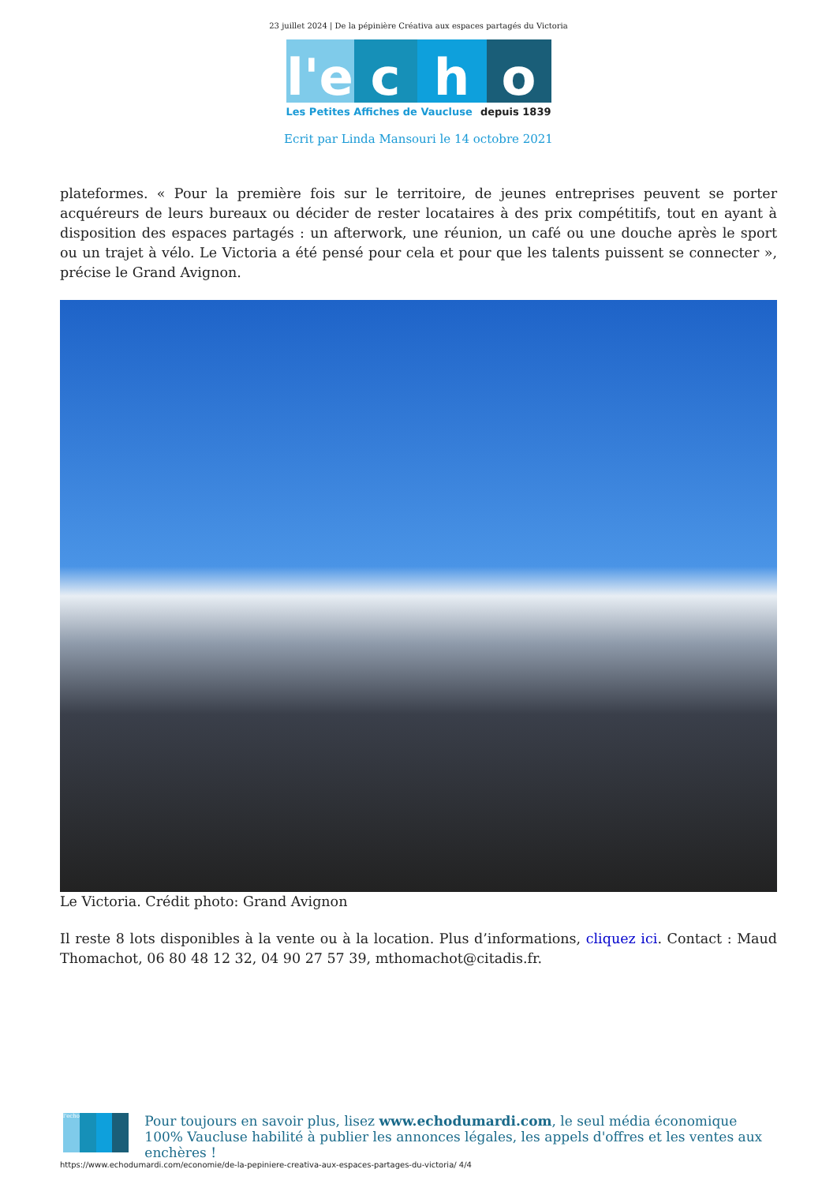23 juillet 2024 | De la pépinière Créativa aux espaces partagés du Victoria
l'e
c
h
o
Les Petites Affiches de Vaucluse depuis 1839
Ecrit par Linda Mansouri le 14 octobre 2021
plateformes. « Pour la première fois sur le territoire, de jeunes entreprises peuvent se porter acquéreurs de leurs bureaux ou décider de rester locataires à des prix compétitifs, tout en ayant à disposition des espaces partagés : un afterwork, une réunion, un café ou une douche après le sport ou un trajet à vélo. Le Victoria a été pensé pour cela et pour que les talents puissent se connecter », précise le Grand Avignon.
Le Victoria. Crédit photo: Grand Avignon
Il reste 8 lots disponibles à la vente ou à la location. Plus d’informations, cliquez ici. Contact : Maud Thomachot, 06 80 48 12 32, 04 90 27 57 39, mthomachot@citadis.fr.
l'echo
Pour toujours en savoir plus, lisez www.echodumardi.com, le seul média économique 100% Vaucluse habilité à publier les annonces légales, les appels d'offres et les ventes aux enchères !
https://www.echodumardi.com/economie/de-la-pepiniere-creativa-aux-espaces-partages-du-victoria/ 4/4